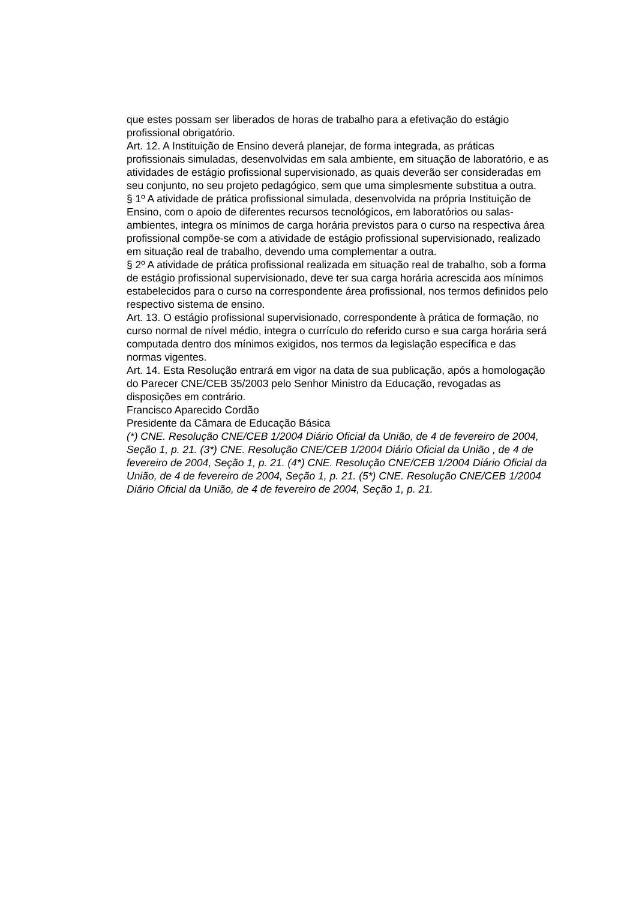que estes possam ser liberados de horas de trabalho para a efetivação do estágio profissional obrigatório.
Art. 12. A Instituição de Ensino deverá planejar, de forma integrada, as práticas profissionais simuladas, desenvolvidas em sala ambiente, em situação de laboratório, e as atividades de estágio profissional supervisionado, as quais deverão ser consideradas em seu conjunto, no seu projeto pedagógico, sem que uma simplesmente substitua a outra.
§ 1º A atividade de prática profissional simulada, desenvolvida na própria Instituição de Ensino, com o apoio de diferentes recursos tecnológicos, em laboratórios ou salas-ambientes, integra os mínimos de carga horária previstos para o curso na respectiva área profissional compõe-se com a atividade de estágio profissional supervisionado, realizado em situação real de trabalho, devendo uma complementar a outra.
§ 2º A atividade de prática profissional realizada em situação real de trabalho, sob a forma de estágio profissional supervisionado, deve ter sua carga horária acrescida aos mínimos estabelecidos para o curso na correspondente área profissional, nos termos definidos pelo respectivo sistema de ensino.
Art. 13. O estágio profissional supervisionado, correspondente à prática de formação, no curso normal de nível médio, integra o currículo do referido curso e sua carga horária será computada dentro dos mínimos exigidos, nos termos da legislação específica e das normas vigentes.
Art. 14. Esta Resolução entrará em vigor na data de sua publicação, após a homologação do Parecer CNE/CEB 35/2003 pelo Senhor Ministro da Educação, revogadas as disposições em contrário.
Francisco Aparecido Cordão
Presidente da Câmara de Educação Básica
(*) CNE. Resolução CNE/CEB 1/2004 Diário Oficial da União, de 4 de fevereiro de 2004, Seção 1, p. 21. (3*) CNE. Resolução CNE/CEB 1/2004 Diário Oficial da União , de 4 de fevereiro de 2004, Seção 1, p. 21. (4*) CNE. Resolução CNE/CEB 1/2004 Diário Oficial da União, de 4 de fevereiro de 2004, Seção 1, p. 21. (5*) CNE. Resolução CNE/CEB 1/2004 Diário Oficial da União, de 4 de fevereiro de 2004, Seção 1, p. 21.